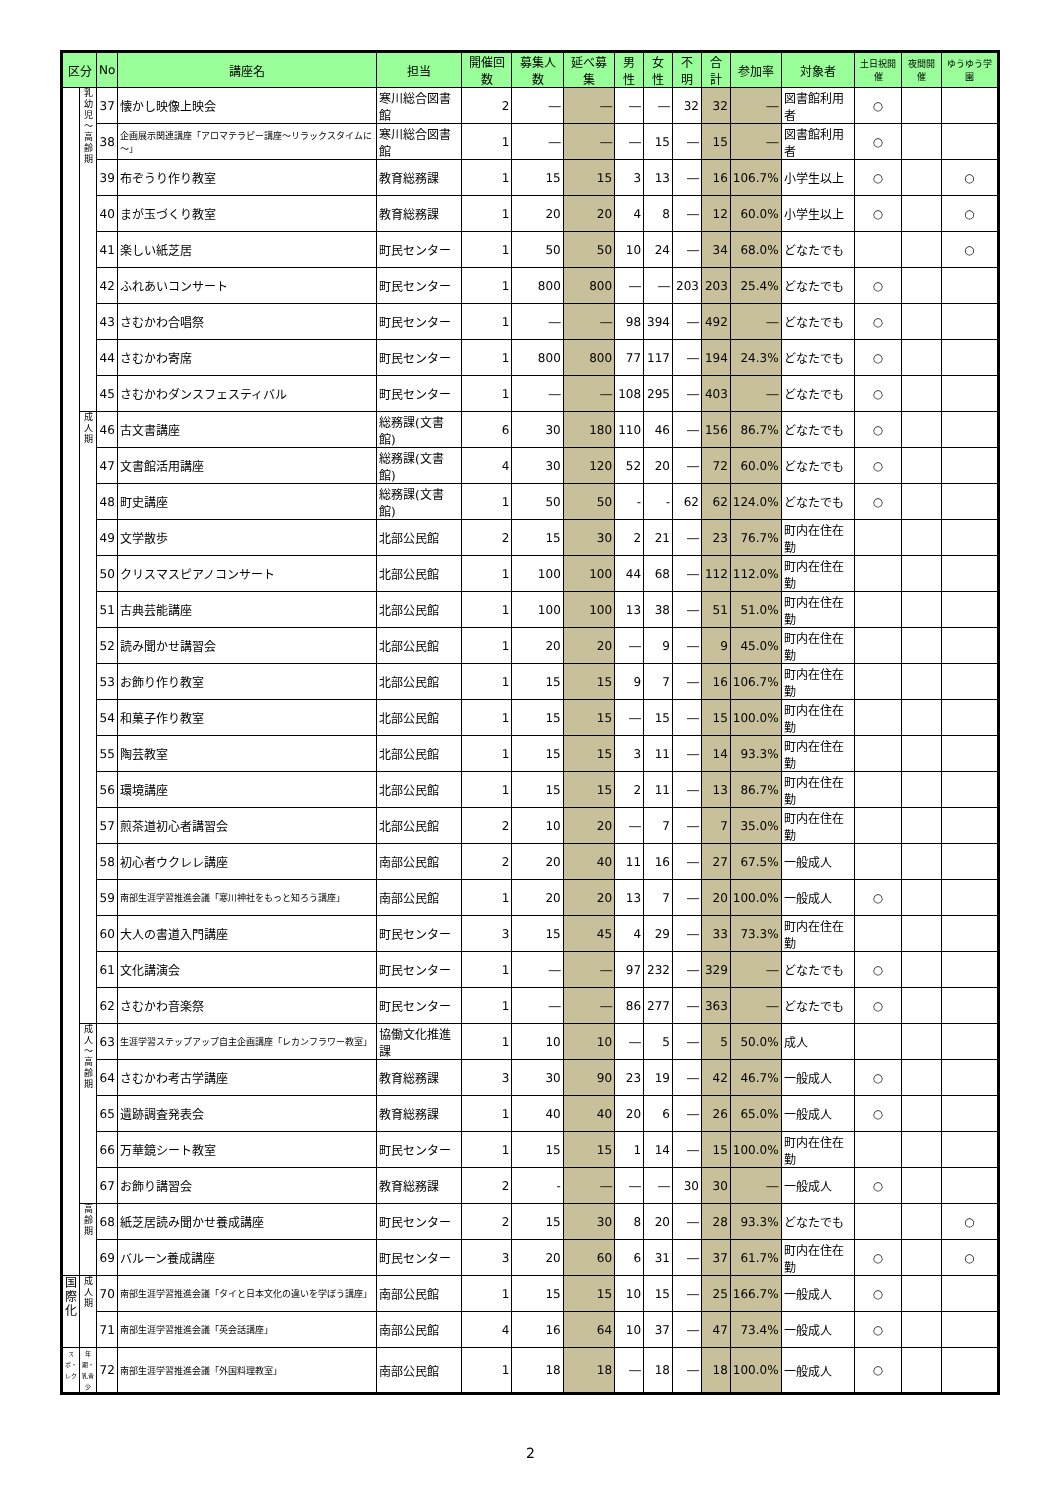| 区分 | | No | 講座名 | 担当 | 開催回数 | 募集人数 | 延べ募集 | 男性 | 女性 | 不明 | 合計 | 参加率 | 対象者 | 土日祝開催 | 夜間開催 | ゆうゆう学園 |
| --- | --- | --- | --- | --- | --- | --- | --- | --- | --- | --- | --- | --- | --- | --- | --- | --- |
| | 乳幼児～高齢期 | 37 | 懐かし映像上映会 | 寒川総合図書館 | 2 | ― | ― | ― | ― | 32 | 32 | ― | 図書館利用者 | ○ | | |
| | | 38 | 企画展示関連講座「アロマテラピー講座～リラックスタイムに～」 | 寒川総合図書館 | 1 | ― | ― | ― | 15 | ― | 15 | ― | 図書館利用者 | ○ | | |
| | | 39 | 布ぞうり作り教室 | 教育総務課 | 1 | 15 | 15 | 3 | 13 | ― | 16 | 106.7% | 小学生以上 | ○ | | ○ |
| | | 40 | まが玉づくり教室 | 教育総務課 | 1 | 20 | 20 | 4 | 8 | ― | 12 | 60.0% | 小学生以上 | ○ | | ○ |
| | | 41 | 楽しい紙芝居 | 町民センター | 1 | 50 | 50 | 10 | 24 | ― | 34 | 68.0% | どなたでも | | | ○ |
| | | 42 | ふれあいコンサート | 町民センター | 1 | 800 | 800 | ― | ― | 203 | 203 | 25.4% | どなたでも | ○ | | |
| | | 43 | さむかわ合唱祭 | 町民センター | 1 | ― | ― | 98 | 394 | ― | 492 | ― | どなたでも | ○ | | |
| | | 44 | さむかわ寄席 | 町民センター | 1 | 800 | 800 | 77 | 117 | ― | 194 | 24.3% | どなたでも | ○ | | |
| | | 45 | さむかわダンスフェスティバル | 町民センター | 1 | ― | ― | 108 | 295 | ― | 403 | ― | どなたでも | ○ | | |
| | 成人期 | 46 | 古文書講座 | 総務課(文書館) | 6 | 30 | 180 | 110 | 46 | ― | 156 | 86.7% | どなたでも | ○ | | |
| | | 47 | 文書館活用講座 | 総務課(文書館) | 4 | 30 | 120 | 52 | 20 | ― | 72 | 60.0% | どなたでも | ○ | | |
| | | 48 | 町史講座 | 総務課(文書館) | 1 | 50 | 50 | - | - | 62 | 62 | 124.0% | どなたでも | ○ | | |
| | | 49 | 文学散歩 | 北部公民館 | 2 | 15 | 30 | 2 | 21 | ― | 23 | 76.7% | 町内在住在勤 | | | |
| | | 50 | クリスマスピアノコンサート | 北部公民館 | 1 | 100 | 100 | 44 | 68 | ― | 112 | 112.0% | 町内在住在勤 | | | |
| | | 51 | 古典芸能講座 | 北部公民館 | 1 | 100 | 100 | 13 | 38 | ― | 51 | 51.0% | 町内在住在勤 | | | |
| | | 52 | 読み聞かせ講習会 | 北部公民館 | 1 | 20 | 20 | ― | 9 | ― | 9 | 45.0% | 町内在住在勤 | | | |
| | | 53 | お飾り作り教室 | 北部公民館 | 1 | 15 | 15 | 9 | 7 | ― | 16 | 106.7% | 町内在住在勤 | | | |
| | | 54 | 和菓子作り教室 | 北部公民館 | 1 | 15 | 15 | ― | 15 | ― | 15 | 100.0% | 町内在住在勤 | | | |
| | | 55 | 陶芸教室 | 北部公民館 | 1 | 15 | 15 | 3 | 11 | ― | 14 | 93.3% | 町内在住在勤 | | | |
| | | 56 | 環境講座 | 北部公民館 | 1 | 15 | 15 | 2 | 11 | ― | 13 | 86.7% | 町内在住在勤 | | | |
| | | 57 | 煎茶道初心者講習会 | 北部公民館 | 2 | 10 | 20 | ― | 7 | ― | 7 | 35.0% | 町内在住在勤 | | | |
| | | 58 | 初心者ウクレレ講座 | 南部公民館 | 2 | 20 | 40 | 11 | 16 | ― | 27 | 67.5% | 一般成人 | | | |
| | | 59 | 南部生涯学習推進会議「寒川神社をもっと知ろう講座」 | 南部公民館 | 1 | 20 | 20 | 13 | 7 | ― | 20 | 100.0% | 一般成人 | ○ | | |
| | | 60 | 大人の書道入門講座 | 町民センター | 3 | 15 | 45 | 4 | 29 | ― | 33 | 73.3% | 町内在住在勤 | | | |
| | | 61 | 文化講演会 | 町民センター | 1 | ― | ― | 97 | 232 | ― | 329 | ― | どなたでも | ○ | | |
| | | 62 | さむかわ音楽祭 | 町民センター | 1 | ― | ― | 86 | 277 | ― | 363 | ― | どなたでも | ○ | | |
| | 成人～高齢期 | 63 | 生涯学習ステップアップ自主企画講座「レカンフラワー教室」 | 協働文化推進課 | 1 | 10 | 10 | ― | 5 | ― | 5 | 50.0% | 成人 | | | |
| | | 64 | さむかわ考古学講座 | 教育総務課 | 3 | 30 | 90 | 23 | 19 | ― | 42 | 46.7% | 一般成人 | ○ | | |
| | | 65 | 遺跡調査発表会 | 教育総務課 | 1 | 40 | 40 | 20 | 6 | ― | 26 | 65.0% | 一般成人 | ○ | | |
| | | 66 | 万華鏡シート教室 | 町民センター | 1 | 15 | 15 | 1 | 14 | ― | 15 | 100.0% | 町内在住在勤 | | | |
| | | 67 | お飾り講習会 | 教育総務課 | 2 | - | ― | ― | ― | 30 | 30 | ― | 一般成人 | ○ | | |
| | 高齢期 | 68 | 紙芝居読み聞かせ養成講座 | 町民センター | 2 | 15 | 30 | 8 | 20 | ― | 28 | 93.3% | どなたでも | | | ○ |
| | | 69 | バルーン養成講座 | 町民センター | 3 | 20 | 60 | 6 | 31 | ― | 37 | 61.7% | 町内在住在勤 | ○ | | ○ |
| 国際化 | 成人期 | 70 | 南部生涯学習推進会議「タイと日本文化の違いを学ぼう講座」 | 南部公民館 | 1 | 15 | 15 | 10 | 15 | ― | 25 | 166.7% | 一般成人 | ○ | | |
| | | 71 | 南部生涯学習推進会議「英会話講座」 | 南部公民館 | 4 | 16 | 64 | 10 | 37 | ― | 47 | 73.4% | 一般成人 | ○ | | |
| スポ・レク | 年期・乳青少 | 72 | 南部生涯学習推進会議「外国料理教室」 | 南部公民館 | 1 | 18 | 18 | ― | 18 | ― | 18 | 100.0% | 一般成人 | ○ | | |
2